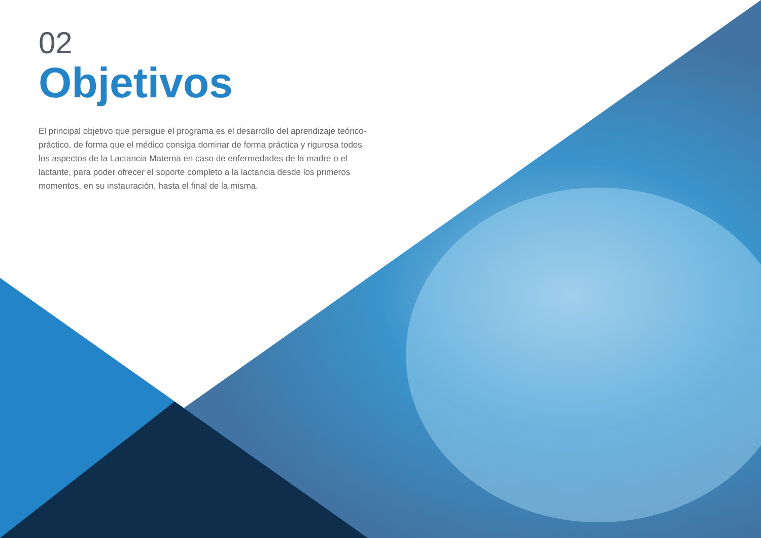02
Objetivos
El principal objetivo que persigue el programa es el desarrollo del aprendizaje teórico-práctico, de forma que el médico consiga dominar de forma práctica y rigurosa todos los aspectos de la Lactancia Materna en caso de enfermedades de la madre o el lactante, para poder ofrecer el soporte completo a la lactancia desde los primeros momentos, en su instauración, hasta el final de la misma.